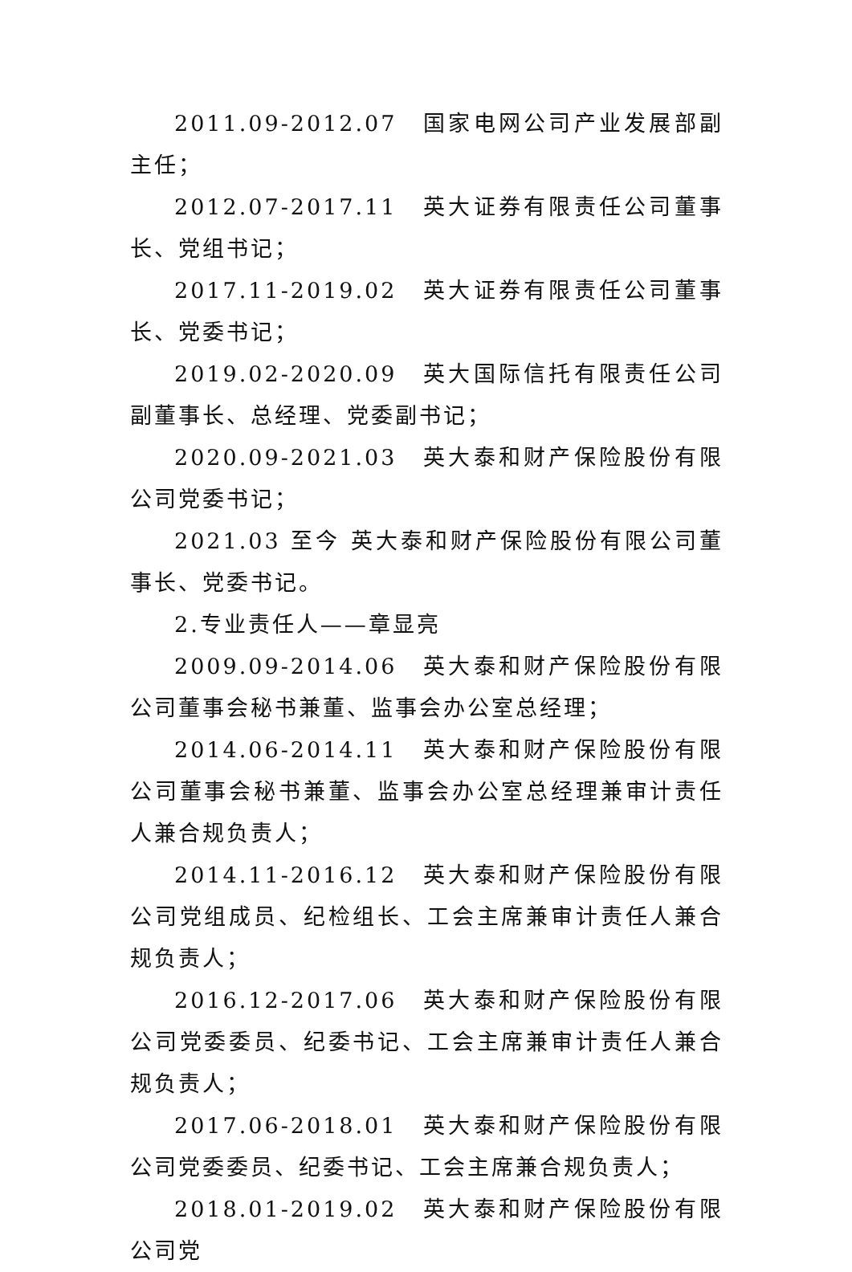2011.09-2012.07　国家电网公司产业发展部副主任；
2012.07-2017.11　英大证券有限责任公司董事长、党组书记；
2017.11-2019.02　英大证券有限责任公司董事长、党委书记；
2019.02-2020.09　英大国际信托有限责任公司副董事长、总经理、党委副书记；
2020.09-2021.03　英大泰和财产保险股份有限公司党委书记；
2021.03 至今 英大泰和财产保险股份有限公司董事长、党委书记。
2.专业责任人——章显亮
2009.09-2014.06　英大泰和财产保险股份有限公司董事会秘书兼董、监事会办公室总经理；
2014.06-2014.11　英大泰和财产保险股份有限公司董事会秘书兼董、监事会办公室总经理兼审计责任人兼合规负责人；
2014.11-2016.12　英大泰和财产保险股份有限公司党组成员、纪检组长、工会主席兼审计责任人兼合规负责人；
2016.12-2017.06　英大泰和财产保险股份有限公司党委委员、纪委书记、工会主席兼审计责任人兼合规负责人；
2017.06-2018.01　英大泰和财产保险股份有限公司党委委员、纪委书记、工会主席兼合规负责人；
2018.01-2019.02　英大泰和财产保险股份有限公司党